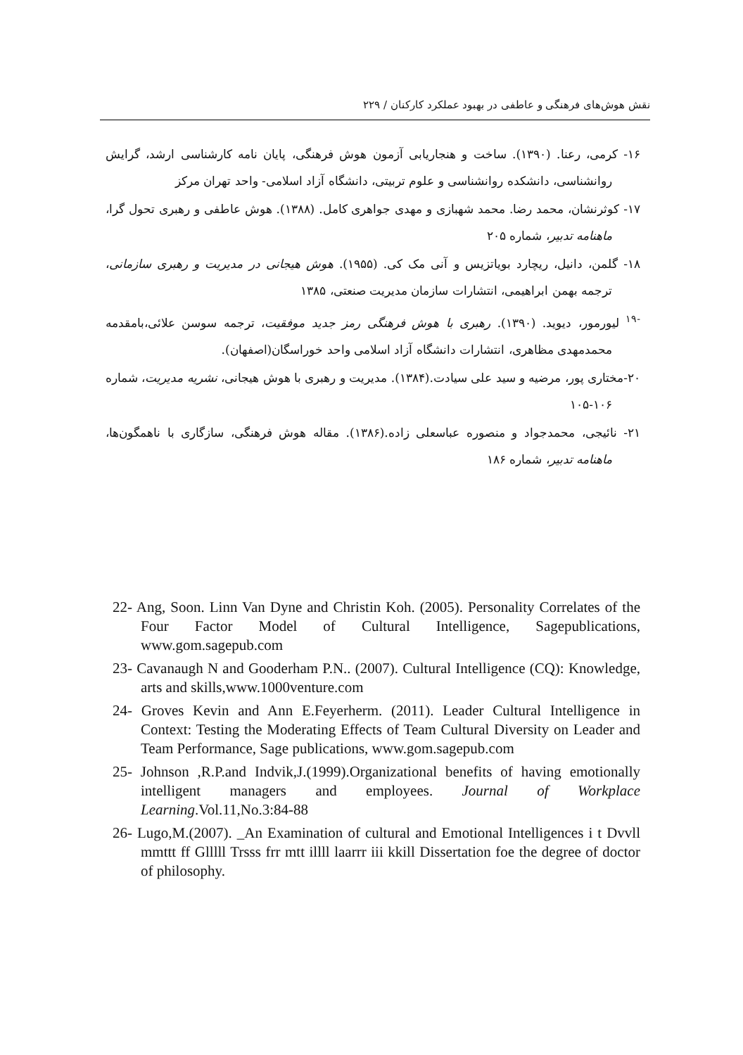نقش هوش‌های فرهنگی و عاطفی در بهبود عملکرد کارکنان / ۲۲۹
۱۶- کرمی، رعنا. (۱۳۹۰). ساخت و هنجاریابی آزمون هوش فرهنگی، پایان نامه کارشناسی ارشد، گرایش روانشناسی، دانشکده روانشناسی و علوم تربیتی، دانشگاه آزاد اسلامی- واحد تهران مرکز
۱۷- کوثرنشان، محمد رضا. محمد شهبازی و مهدی جواهری کامل. (۱۳۸۸). هوش عاطفی و رهبری تحول گرا، ماهنامه تدبیر، شماره ۲۰۵
۱۸- گلمن، دانیل، ریچارد بویاتزیس و آنی مک کی. (۱۹۵۵). هوش هیجانی در مدیریت و رهبری سازمانی، ترجمه بهمن ابراهیمی، انتشارات سازمان مدیریت صنعتی، ۱۳۸۵
<sup>-۱۹</sup> لیورمور، دیوید. (۱۳۹۰). رهبری با هوش فرهنگی رمز جدید موفقیت، ترجمه سوسن علائی،بامقدمه محمدمهدی مظاهری، انتشارات دانشگاه آزاد اسلامی واحد خوراسگان(اصفهان).
۲۰-مختاری پور، مرضیه و سید علی سیادت.(۱۳۸۴). مدیریت و رهبری با هوش هیجانی، نشریه مدیریت، شماره ۱۰۶-۱۰۵
۲۱- نائیجی، محمدجواد و منصوره عباسعلی زاده.(۱۳۸۶). مقاله هوش فرهنگی، سازگاری با ناهمگون‌ها، ماهنامه تدبیر، شماره ۱۸۶
22- Ang, Soon. Linn Van Dyne and Christin Koh. (2005). Personality Correlates of the Four Factor Model of Cultural Intelligence, Sagepublications, www.gom.sagepub.com
23- Cavanaugh N and Gooderham P.N.. (2007). Cultural Intelligence (CQ): Knowledge, arts and skills,www.1000venture.com
24- Groves Kevin and Ann E.Feyerherm. (2011). Leader Cultural Intelligence in Context: Testing the Moderating Effects of Team Cultural Diversity on Leader and Team Performance, Sage publications, www.gom.sagepub.com
25- Johnson ,R.P.and Indvik,J.(1999).Organizational benefits of having emotionally intelligent managers and employees. Journal of Workplace Learning.Vol.11,No.3:84-88
26- Lugo,M.(2007). _An Examination of cultural and Emotional Intelligences i t Dvvll mmttt ff Glllll Trsss frr mtt illll laarrr iii kkill Dissertation foe the degree of doctor of philosophy.